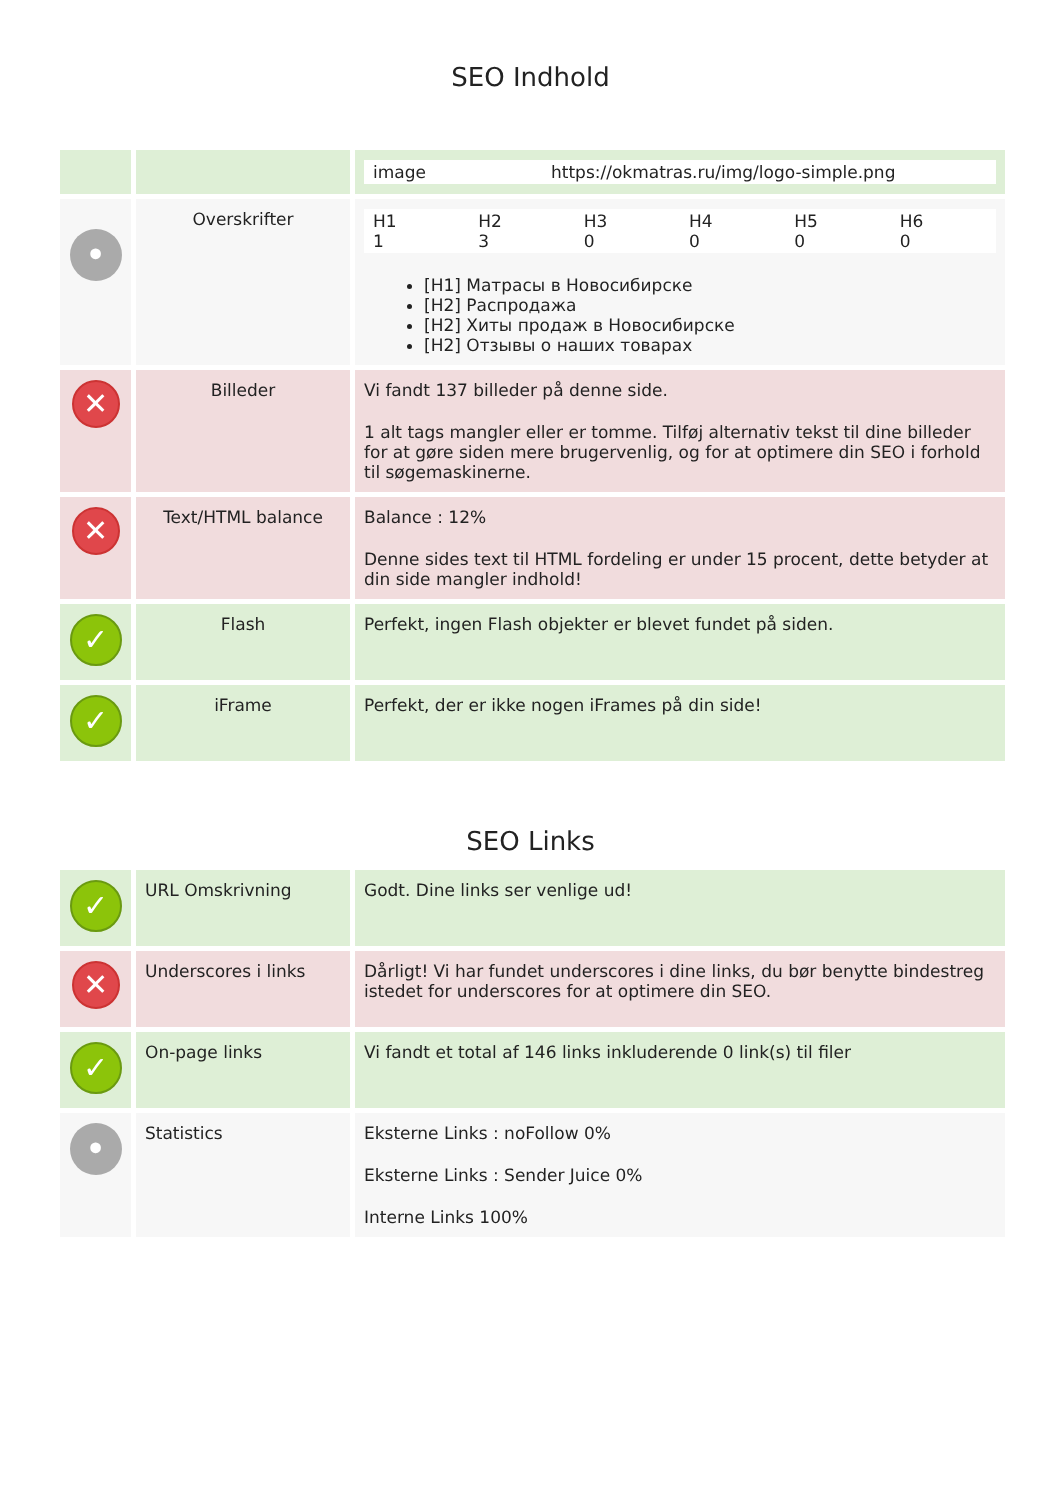SEO Indhold
| | | / image / https://okmatras.ru/img/logo-simple.png / |
| • | Overskrifter | / H1 1 / H2 3 / H3 0 / H4 0 / H5 0 / H6 0 / [H1] Матрасы в Новосибирске [H2] Распродажа [H2] Хиты продаж в Новосибирске [H2] Отзывы о наших товарах |
| ✕ | Billeder | Vi fandt 137 billeder på denne side. 1 alt tags mangler eller er tomme. Tilføj alternativ tekst til dine billeder for at gøre siden mere brugervenlig, og for at optimere din SEO i forhold til søgemaskinerne. |
| ✕ | Text/HTML balance | Balance : 12% Denne sides text til HTML fordeling er under 15 procent, dette betyder at din side mangler indhold! |
| ✓ | Flash | Perfekt, ingen Flash objekter er blevet fundet på siden. |
| ✓ | iFrame | Perfekt, der er ikke nogen iFrames på din side! |
SEO Links
| ✓ | URL Omskrivning | Godt. Dine links ser venlige ud! |
| ✕ | Underscores i links | Dårligt! Vi har fundet underscores i dine links, du bør benytte bindestreg istedet for underscores for at optimere din SEO. |
| ✓ | On-page links | Vi fandt et total af 146 links inkluderende 0 link(s) til filer |
| • | Statistics | Eksterne Links : noFollow 0% Eksterne Links : Sender Juice 0% Interne Links 100% |